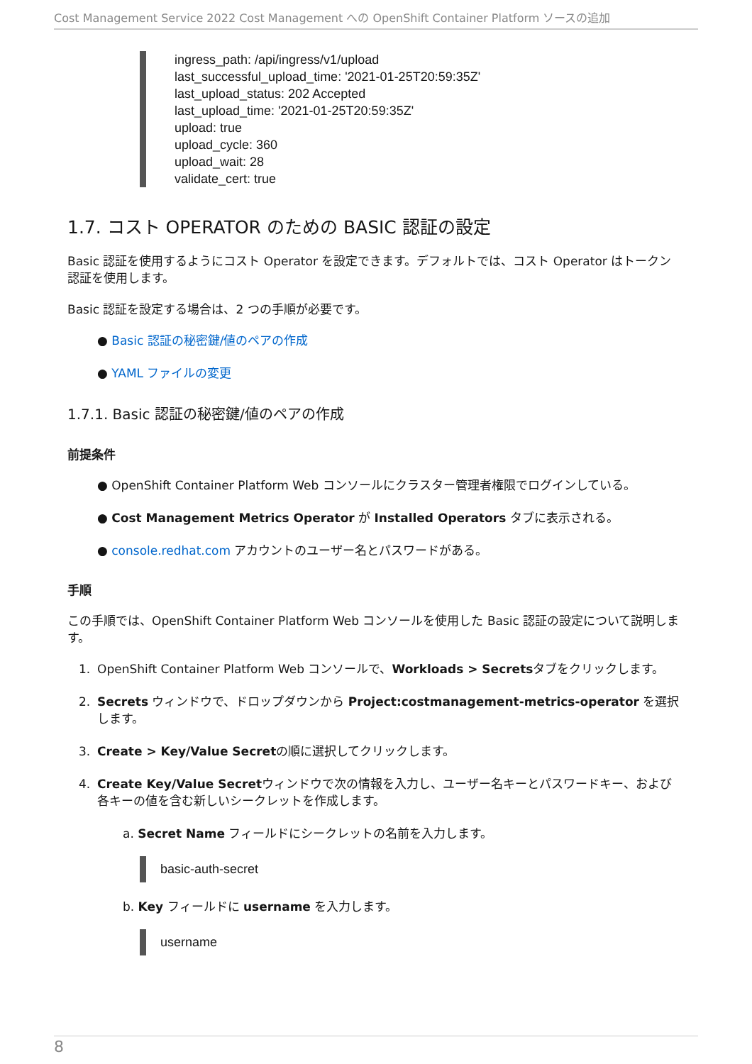Cost Management Service 2022 Cost Management への OpenShift Container Platform ソースの追加
ingress_path: /api/ingress/v1/upload
last_successful_upload_time: '2021-01-25T20:59:35Z'
last_upload_status: 202 Accepted
last_upload_time: '2021-01-25T20:59:35Z'
upload: true
upload_cycle: 360
upload_wait: 28
validate_cert: true
1.7. コスト OPERATOR のための BASIC 認証の設定
Basic 認証を使用するようにコスト Operator を設定できます。デフォルトでは、コスト Operator はトークン認証を使用します。
Basic 認証を設定する場合は、2 つの手順が必要です。
● Basic 認証の秘密鍵/値のペアの作成
● YAML ファイルの変更
1.7.1. Basic 認証の秘密鍵/値のペアの作成
前提条件
● OpenShift Container Platform Web コンソールにクラスター管理者権限でログインしている。
● Cost Management Metrics Operator が Installed Operators タブに表示される。
● console.redhat.com アカウントのユーザー名とパスワードがある。
手順
この手順では、OpenShift Container Platform Web コンソールを使用した Basic 認証の設定について説明します。
1. OpenShift Container Platform Web コンソールで、Workloads > Secretsタブをクリックします。
2. Secrets ウィンドウで、ドロップダウンから Project:costmanagement-metrics-operator を選択します。
3. Create > Key/Value Secretの順に選択してクリックします。
4. Create Key/Value Secretウィンドウで次の情報を入力し、ユーザー名キーとパスワードキー、および各キーの値を含む新しいシークレットを作成します。
a. Secret Name フィールドにシークレットの名前を入力します。
basic-auth-secret
b. Key フィールドに username を入力します。
username
8